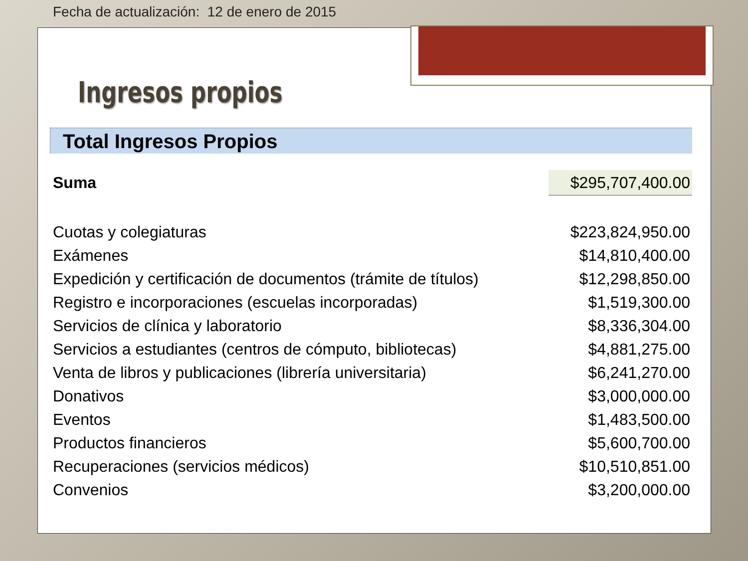Fecha de actualización: 12 de enero de 2015
Ingresos propios
Total Ingresos Propios
| Suma | $295,707,400.00 |
| Cuotas y colegiaturas | $223,824,950.00 |
| Exámenes | $14,810,400.00 |
| Expedición y certificación de documentos (trámite de títulos) | $12,298,850.00 |
| Registro e incorporaciones (escuelas incorporadas) | $1,519,300.00 |
| Servicios de clínica y laboratorio | $8,336,304.00 |
| Servicios a estudiantes (centros de cómputo, bibliotecas) | $4,881,275.00 |
| Venta de libros y publicaciones (librería universitaria) | $6,241,270.00 |
| Donativos | $3,000,000.00 |
| Eventos | $1,483,500.00 |
| Productos financieros | $5,600,700.00 |
| Recuperaciones (servicios médicos) | $10,510,851.00 |
| Convenios | $3,200,000.00 |